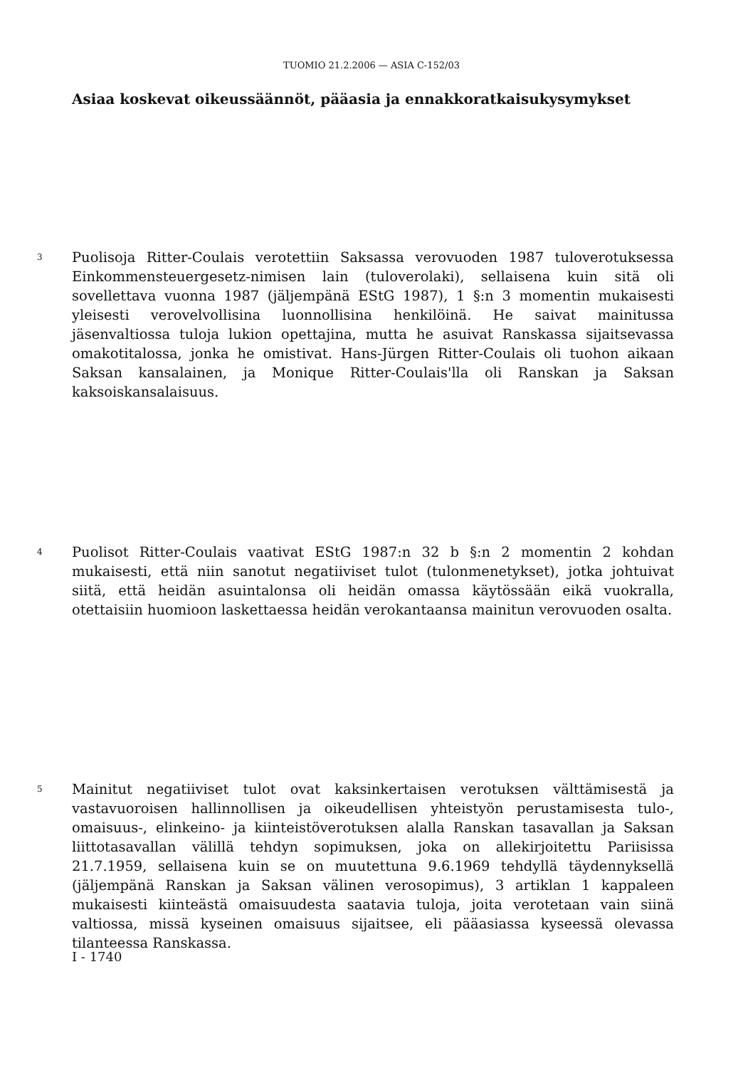TUOMIO 21.2.2006 — ASIA C-152/03
Asiaa koskevat oikeussäännöt, pääasia ja ennakkoratkaisukysymykset
3
Puolisoja Ritter-Coulais verotettiin Saksassa verovuoden 1987 tuloverotuksessa Einkommensteuergesetz-nimisen lain (tuloverolaki), sellaisena kuin sitä oli sovellettava vuonna 1987 (jäljempänä EStG 1987), 1 §:n 3 momentin mukaisesti yleisesti verovelvollisina luonnollisina henkilöinä. He saivat mainitussa jäsenvaltiossa tuloja lukion opettajina, mutta he asuivat Ranskassa sijaitsevassa omakotitalossa, jonka he omistivat. Hans-Jürgen Ritter-Coulais oli tuohon aikaan Saksan kansalainen, ja Monique Ritter-Coulais'lla oli Ranskan ja Saksan kaksoiskansalaisuus.
4
Puolisot Ritter-Coulais vaativat EStG 1987:n 32 b §:n 2 momentin 2 kohdan mukaisesti, että niin sanotut negatiiviset tulot (tulonmenetykset), jotka johtuivat siitä, että heidän asuintalonsa oli heidän omassa käytössään eikä vuokralla, otettaisiin huomioon laskettaessa heidän verokantaansa mainitun verovuoden osalta.
5
Mainitut negatiiviset tulot ovat kaksinkertaisen verotuksen välttämisestä ja vastavuoroisen hallinnollisen ja oikeudellisen yhteistyön perustamisesta tulo-, omaisuus-, elinkeino- ja kiinteistöverotuksen alalla Ranskan tasavallan ja Saksan liittotasavallan välillä tehdyn sopimuksen, joka on allekirjoitettu Pariisissa 21.7.1959, sellaisena kuin se on muutettuna 9.6.1969 tehdyllä täydennyksellä (jäljempänä Ranskan ja Saksan välinen verosopimus), 3 artiklan 1 kappaleen mukaisesti kiinteästä omaisuudesta saatavia tuloja, joita verotetaan vain siinä valtiossa, missä kyseinen omaisuus sijaitsee, eli pääasiassa kyseessä olevassa tilanteessa Ranskassa.
I - 1740